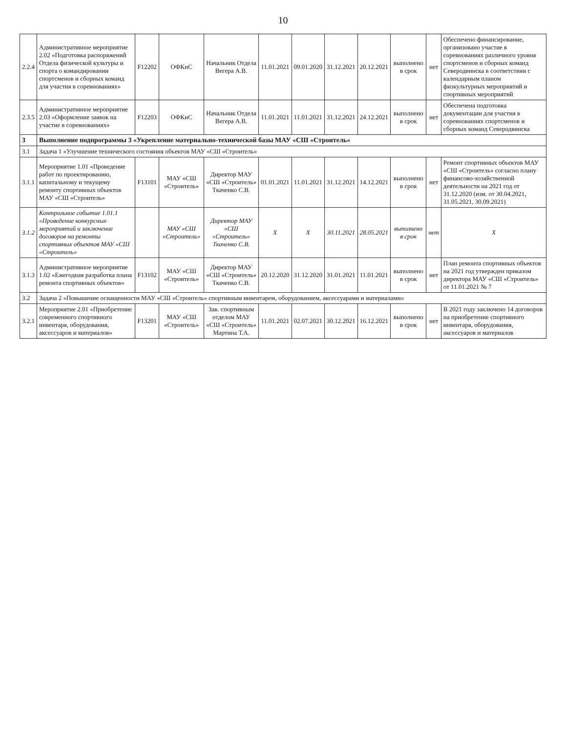10
| 2.2.4 | Административное мероприятие 2.02 «Подготовка распоряжений Отдела физической культуры и спорта о командировании спортсменов и сборных команд для участия в соревнованиях» | F12202 | ОФКиС | Начальник Отдела Вегера А.В. | 11.01.2021 | 09.01.2020 | 31.12.2021 | 20.12.2021 | выполнено в срок | нет | Обеспечено финансирование, организовано участие в соревнованиях различного уровня спортсменов и сборных команд Северодвинска в соответствии с календарным планом физкультурных мероприятий и спортивных мероприятий |
| 2.3.5 | Административное мероприятие 2.03 «Оформление заявок на участие в соревнованиях» | F12203 | ОФКиС | Начальник Отдела Вегера А.В. | 11.01.2021 | 11.01.2021 | 31.12.2021 | 24.12.2021 | выполнено в срок | нет | Обеспечена подготовка документации для участия в соревнованиях спортсменов и сборных команд Северодвинска |
| 3 | Выполнение подпрограммы 3 «Укрепление материально-технической базы МАУ «СШ «Строитель» | | | | | | | | | | |
| 3.1 | Задача 1 «Улучшение технического состояния объектов МАУ «СШ «Строитель» | | | | | | | | | | |
| 3.1.1 | Мероприятие 1.01 «Проведение работ по проектированию, капитальному и текущему ремонту спортивных объектов МАУ «СШ «Строитель» | F13101 | МАУ «СШ «Строитель» | Директор МАУ «СШ «Строитель» Ткаченко С.В. | 01.01.2021 | 11.01.2021 | 31.12.2021 | 14.12.2021 | выполнено в срок | нет | Ремонт спортивных объектов МАУ «СШ «Строитель» согласно плану финансово-хозяйственной деятельности на 2021 год от 31.12.2020 (изм. от 30.04.2021, 31.05.2021, 30.09.2021) |
| 3.1.2 | Контрольное событие 1.01.1 «Проведение конкурсных мероприятий и заключение договоров на ремонты спортивных объектов МАУ «СШ «Строитель» | | МАУ «СШ «Строитель» | Директор МАУ «СШ «Строитель» Ткаченко С.В. | X | X | 30.11.2021 | 28.05.2021 | выполнено в срок | нет | X |
| 3.1.3 | Административное мероприятие 1.02 «Ежегодная разработка плана ремонта спортивных объектов» | F13102 | МАУ «СШ «Строитель» | Директор МАУ «СШ «Строитель» Ткаченко С.В. | 20.12.2020 | 31.12.2020 | 31.01.2021 | 11.01.2021 | выполнено в срок | нет | План ремонта спортивных объектов на 2021 год утвержден приказом директора МАУ «СШ «Строитель» от 11.01.2021 № 7 |
| 3.2 | Задача 2 «Повышение оснащенности МАУ «СШ «Строитель» спортивным инвентарем, оборудованием, аксессуарами и материалами» | | | | | | | | | | |
| 3.2.1 | Мероприятие 2.01 «Приобретение современного спортивного инвентаря, оборудования, аксессуаров и материалов» | F13201 | МАУ «СШ «Строитель» | Зав. спортивным отделом МАУ «СШ «Строитель» Мартина Т.А. | 11.01.2021 | 02.07.2021 | 30.12.2021 | 16.12.2021 | выполнено в срок | нет | В 2021 году заключено 14 договоров на приобретение спортивного инвентаря, оборудования, аксессуаров и материалов |